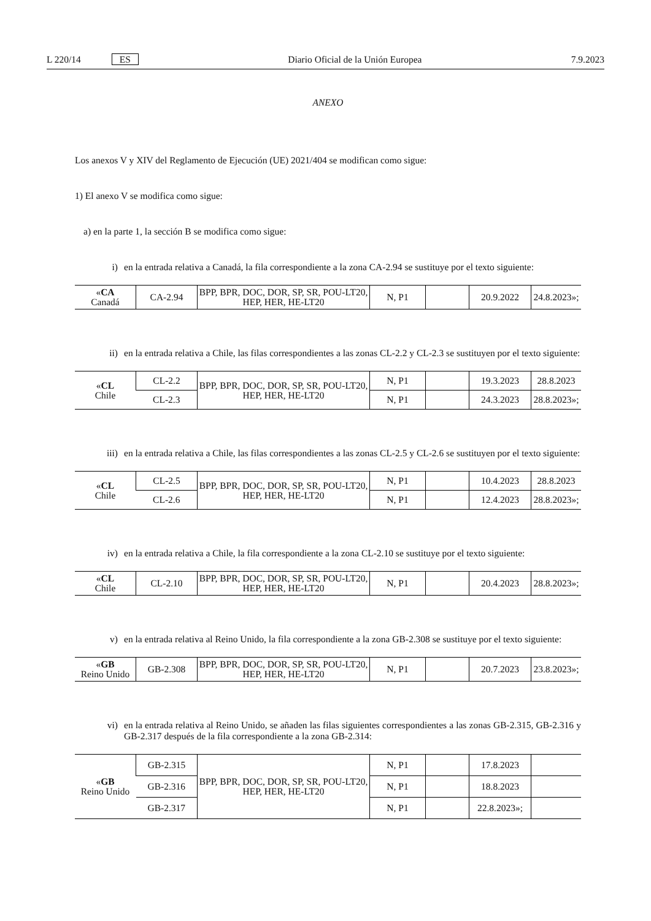L 220/14 ES Diario Oficial de la Unión Europea 7.9.2023
ANEXO
Los anexos V y XIV del Reglamento de Ejecución (UE) 2021/404 se modifican como sigue:
1) El anexo V se modifica como sigue:
a) en la parte 1, la sección B se modifica como sigue:
i) en la entrada relativa a Canadá, la fila correspondiente a la zona CA-2.94 se sustituye por el texto siguiente:
| « CA Canadá | CA-2.94 | BPP, BPR, DOC, DOR, SP, SR, POU-LT20, HEP, HER, HE-LT20 | N, P1 | | 20.9.2022 | 24.8.2023»; |
ii) en la entrada relativa a Chile, las filas correspondientes a las zonas CL-2.2 y CL-2.3 se sustituyen por el texto siguiente:
| « CL Chile | CL-2.2 | BPP, BPR, DOC, DOR, SP, SR, POU-LT20, HEP, HER, HE-LT20 | N, P1 | | 19.3.2023 | 28.8.2023 |
| | CL-2.3 | | N, P1 | | 24.3.2023 | 28.8.2023»; |
iii) en la entrada relativa a Chile, las filas correspondientes a las zonas CL-2.5 y CL-2.6 se sustituyen por el texto siguiente:
| « CL Chile | CL-2.5 | BPP, BPR, DOC, DOR, SP, SR, POU-LT20, HEP, HER, HE-LT20 | N, P1 | | 10.4.2023 | 28.8.2023 |
| | CL-2.6 | | N, P1 | | 12.4.2023 | 28.8.2023»; |
iv) en la entrada relativa a Chile, la fila correspondiente a la zona CL-2.10 se sustituye por el texto siguiente:
| « CL Chile | CL-2.10 | BPP, BPR, DOC, DOR, SP, SR, POU-LT20, HEP, HER, HE-LT20 | N, P1 | | 20.4.2023 | 28.8.2023»; |
v) en la entrada relativa al Reino Unido, la fila correspondiente a la zona GB-2.308 se sustituye por el texto siguiente:
| « GB Reino Unido | GB-2.308 | BPP, BPR, DOC, DOR, SP, SR, POU-LT20, HEP, HER, HE-LT20 | N, P1 | | 20.7.2023 | 23.8.2023»; |
vi) en la entrada relativa al Reino Unido, se añaden las filas siguientes correspondientes a las zonas GB-2.315, GB-2.316 y GB-2.317 después de la fila correspondiente a la zona GB-2.314:
| « GB Reino Unido | GB-2.315 | BPP, BPR, DOC, DOR, SP, SR, POU-LT20, HEP, HER, HE-LT20 | N, P1 | | 17.8.2023 | |
| | GB-2.316 | | N, P1 | | 18.8.2023 | |
| | GB-2.317 | | N, P1 | | 22.8.2023»; | |